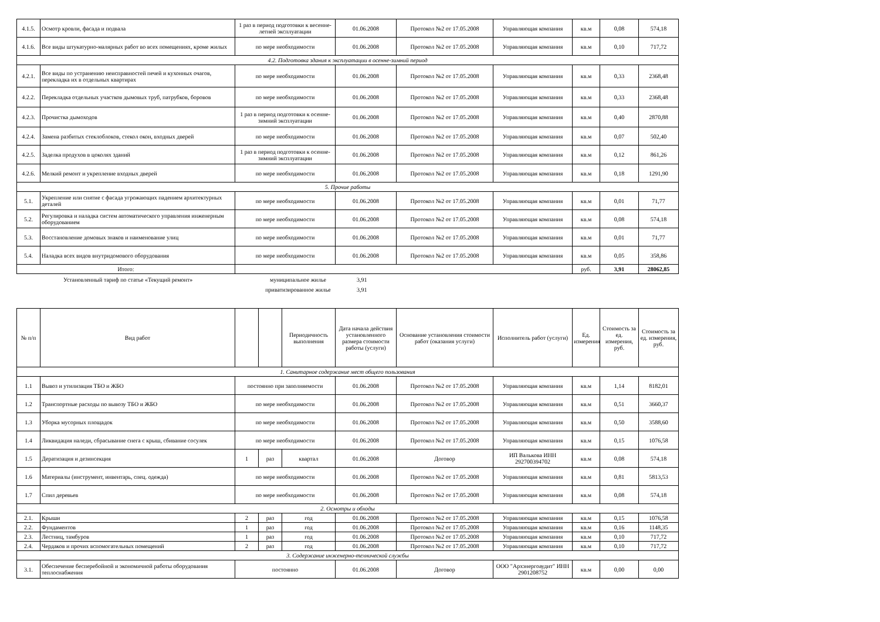| 4.1.5. | Осмотр кровли, фасада и подвала | 1 раз в период подготовки к весенне-летней эксплуатации | 01.06.2008 | Протокол №2 от 17.05.2008 | Управляющая компания | кв.м | 0,08 | 574,18 |
| 4.1.6. | Все виды штукатурно-малярных работ во всех помещениях, кроме жилых | по мере необходимости | 01.06.2008 | Протокол №2 от 17.05.2008 | Управляющая компания | кв.м | 0,10 | 717,72 |
| 4.2. Подготовка здания к эксплуатации в осенне-зимний период | | | | | | | | |
| 4.2.1. | Все виды по устранению неисправностей печей и кухонных очагов, перекладка их в отдельных квартирах | по мере необходимости | 01.06.2008 | Протокол №2 от 17.05.2008 | Управляющая компания | кв.м | 0,33 | 2368,48 |
| 4.2.2. | Перекладка отдельных участков дымовых труб, патрубков, боровов | по мере необходимости | 01.06.2008 | Протокол №2 от 17.05.2008 | Управляющая компания | кв.м | 0,33 | 2368,48 |
| 4.2.3. | Прочистка дымоходов | 1 раз в период подготовки к осенне-зимний эксплуатации | 01.06.2008 | Протокол №2 от 17.05.2008 | Управляющая компания | кв.м | 0,40 | 2870,88 |
| 4.2.4. | Замена разбитых стеклоблоков, стекол окон, входных дверей | по мере необходимости | 01.06.2008 | Протокол №2 от 17.05.2008 | Управляющая компания | кв.м | 0,07 | 502,40 |
| 4.2.5. | Заделка продухов в цоколях зданий | 1 раз в период подготовки к осенне-зимний эксплуатации | 01.06.2008 | Протокол №2 от 17.05.2008 | Управляющая компания | кв.м | 0,12 | 861,26 |
| 4.2.6. | Мелкий ремонт и укрепление входных дверей | по мере необходимости | 01.06.2008 | Протокол №2 от 17.05.2008 | Управляющая компания | кв.м | 0,18 | 1291,90 |
| 5. Прочие работы | | | | | | | | |
| 5.1. | Укрепление или снятие с фасада угрожающих падением архитектурных деталей | по мере необходимости | 01.06.2008 | Протокол №2 от 17.05.2008 | Управляющая компания | кв.м | 0,01 | 71,77 |
| 5.2. | Регулировка и наладка систем автоматического управления инженерным оборудованием | по мере необходимости | 01.06.2008 | Протокол №2 от 17.05.2008 | Управляющая компания | кв.м | 0,08 | 574,18 |
| 5.3. | Восстановление домовых знаков и наименование улиц | по мере необходимости | 01.06.2008 | Протокол №2 от 17.05.2008 | Управляющая компания | кв.м | 0,01 | 71,77 |
| 5.4. | Наладка всех видов внутридомового оборудования | по мере необходимости | 01.06.2008 | Протокол №2 от 17.05.2008 | Управляющая компания | кв.м | 0,05 | 358,86 |
| Итого: | | | | | | руб. | 3,91 | 28062,85 |
Установленный тариф по статье «Текущий ремонт» муниципальное жилье 3,91
приватизированное жилье 3,91
| № п/п | Вид работ | | | Периодичность выполнения | Дата начала действия установленного размера стоимости работы (услуги) | Основание установления стоимости работ (оказания услуги) | Исполнитель работ (услуги) | Ед. измерения | Стоимость за ед. измерения, руб. | Стоимость за ед. измерения, руб. |
| --- | --- | --- | --- | --- | --- | --- | --- | --- | --- | --- |
| 1. Санитарное содержание мест общего пользования | | | | | | | | | | |
| 1.1 | Вывоз и утилизация ТБО и ЖБО | постоянно при заполняемости | | | 01.06.2008 | Протокол №2 от 17.05.2008 | Управляющая компания | кв.м | 1,14 | 8182,01 |
| 1.2 | Транспортные расходы по вывозу ТБО и ЖБО | по мере необходимости | | | 01.06.2008 | Протокол №2 от 17.05.2008 | Управляющая компания | кв.м | 0,51 | 3660,37 |
| 1.3 | Уборка мусорных площадок | по мере необходимости | | | 01.06.2008 | Протокол №2 от 17.05.2008 | Управляющая компания | кв.м | 0,50 | 3588,60 |
| 1.4 | Ликвидация наледи, сбрасывание снега с крыш, сбивание сосулек | по мере необходимости | | | 01.06.2008 | Протокол №2 от 17.05.2008 | Управляющая компания | кв.м | 0,15 | 1076,58 |
| 1.5 | Дератизация и дезинсекция | 1 | раз | квартал | 01.06.2008 | Договор | ИП Валькова ИНН 292700394702 | кв.м | 0,08 | 574,18 |
| 1.6 | Материалы (инструмент, инвентарь, спец. одежда) | по мере необходимости | | | 01.06.2008 | Протокол №2 от 17.05.2008 | Управляющая компания | кв.м | 0,81 | 5813,53 |
| 1.7 | Спил деревьев | по мере необходимости | | | 01.06.2008 | Протокол №2 от 17.05.2008 | Управляющая компания | кв.м | 0,08 | 574,18 |
| 2. Осмотры и обходы | | | | | | | | | | |
| 2.1. | Крыши | 2 | раз | год | 01.06.2008 | Протокол №2 от 17.05.2008 | Управляющая компания | кв.м | 0,15 | 1076,58 |
| 2.2. | Фундаментов | 1 | раз | год | 01.06.2008 | Протокол №2 от 17.05.2008 | Управляющая компания | кв.м | 0,16 | 1148,35 |
| 2.3. | Лестниц, тамбуров | 1 | раз | год | 01.06.2008 | Протокол №2 от 17.05.2008 | Управляющая компания | кв.м | 0,10 | 717,72 |
| 2.4. | Чердаков и прочих вспомогательных помещений | 2 | раз | год | 01.06.2008 | Протокол №2 от 17.05.2008 | Управляющая компания | кв.м | 0,10 | 717,72 |
| 3. Содержание инженерно-технической службы | | | | | | | | | | |
| 3.1. | Обеспечение бесперебойной и экономичной работы оборудования теплоснабжения | постоянно | | | 01.06.2008 | Договор | ООО "Архэнергоаудит" ИНН 2901208752 | кв.м | 0,00 | 0,00 |